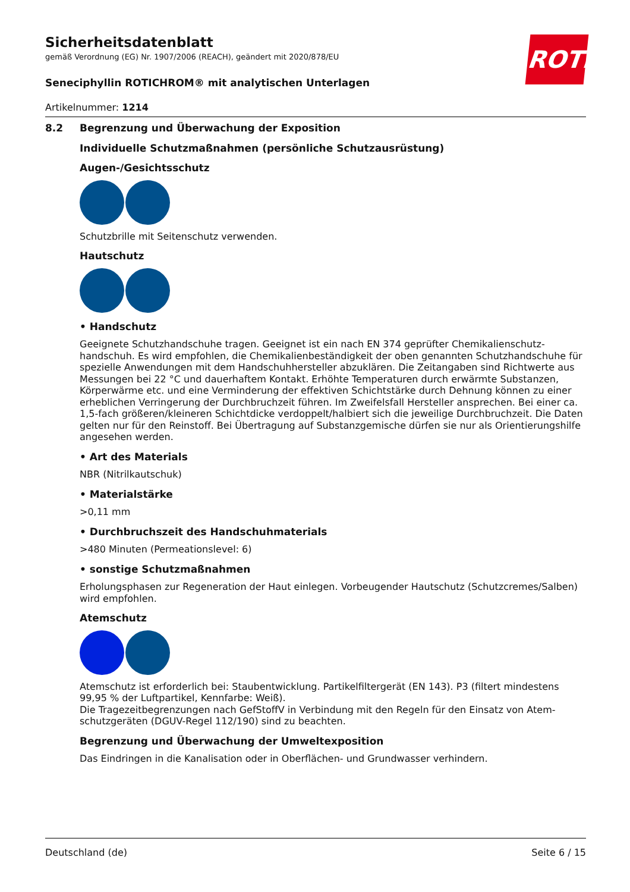Sicherheitsdatenblatt
gemäß Verordnung (EG) Nr. 1907/2006 (REACH), geändert mit 2020/878/EU
Seneciphyllin ROTICHROM® mit analytischen Unterlagen
Artikelnummer: 1214
ROTH
8.2 Begrenzung und Überwachung der Exposition
Individuelle Schutzmaßnahmen (persönliche Schutzausrüstung)
Augen-/Gesichtsschutz
Schutzbrille mit Seitenschutz verwenden.
Hautschutz
• Handschutz
Geeignete Schutzhandschuhe tragen. Geeignet ist ein nach EN 374 geprüfter Chemikalienschutz­handschuh. Es wird empfohlen, die Chemikalienbeständigkeit der oben genannten Schutzhandschu­he für spezielle Anwendungen mit dem Handschuhhersteller abzuklären. Die Zeitangaben sind Richt­werte aus Messungen bei 22 °C und dauerhaftem Kontakt. Erhöhte Temperaturen durch erwärmte Substanzen, Körperwärme etc. und eine Verminderung der effektiven Schichtstärke durch Dehnung können zu einer erheblichen Verringerung der Durchbruchzeit führen. Im Zweifelsfall Hersteller an­sprechen. Bei einer ca. 1,5-fach größeren/kleineren Schichtdicke verdoppelt/halbiert sich die jeweili­ge Durchbruchzeit. Die Daten gelten nur für den Reinstoff. Bei Übertragung auf Substanzgemische dürfen sie nur als Orientierungshilfe angesehen werden.
• Art des Materials
NBR (Nitrilkautschuk)
• Materialstärke
>0,11 mm
• Durchbruchszeit des Handschuhmaterials
>480 Minuten (Permeationslevel: 6)
• sonstige Schutzmaßnahmen
Erholungsphasen zur Regeneration der Haut einlegen. Vorbeugender Hautschutz (Schutzcremes/Sal­ben) wird empfohlen.
Atemschutz
Atemschutz ist erforderlich bei: Staubentwicklung. Partikelfiltergerät (EN 143). P3 (filtert mindestens 99,95 % der Luftpartikel, Kennfarbe: Weiß).
Die Tragezeitbegrenzungen nach GefStoffV in Verbindung mit den Regeln für den Einsatz von Atem­schutzgeräten (DGUV-Regel 112/190) sind zu beachten.
Begrenzung und Überwachung der Umweltexposition
Das Eindringen in die Kanalisation oder in Oberflächen- und Grundwasser verhindern.
Deutschland (de) Seite 6 / 15